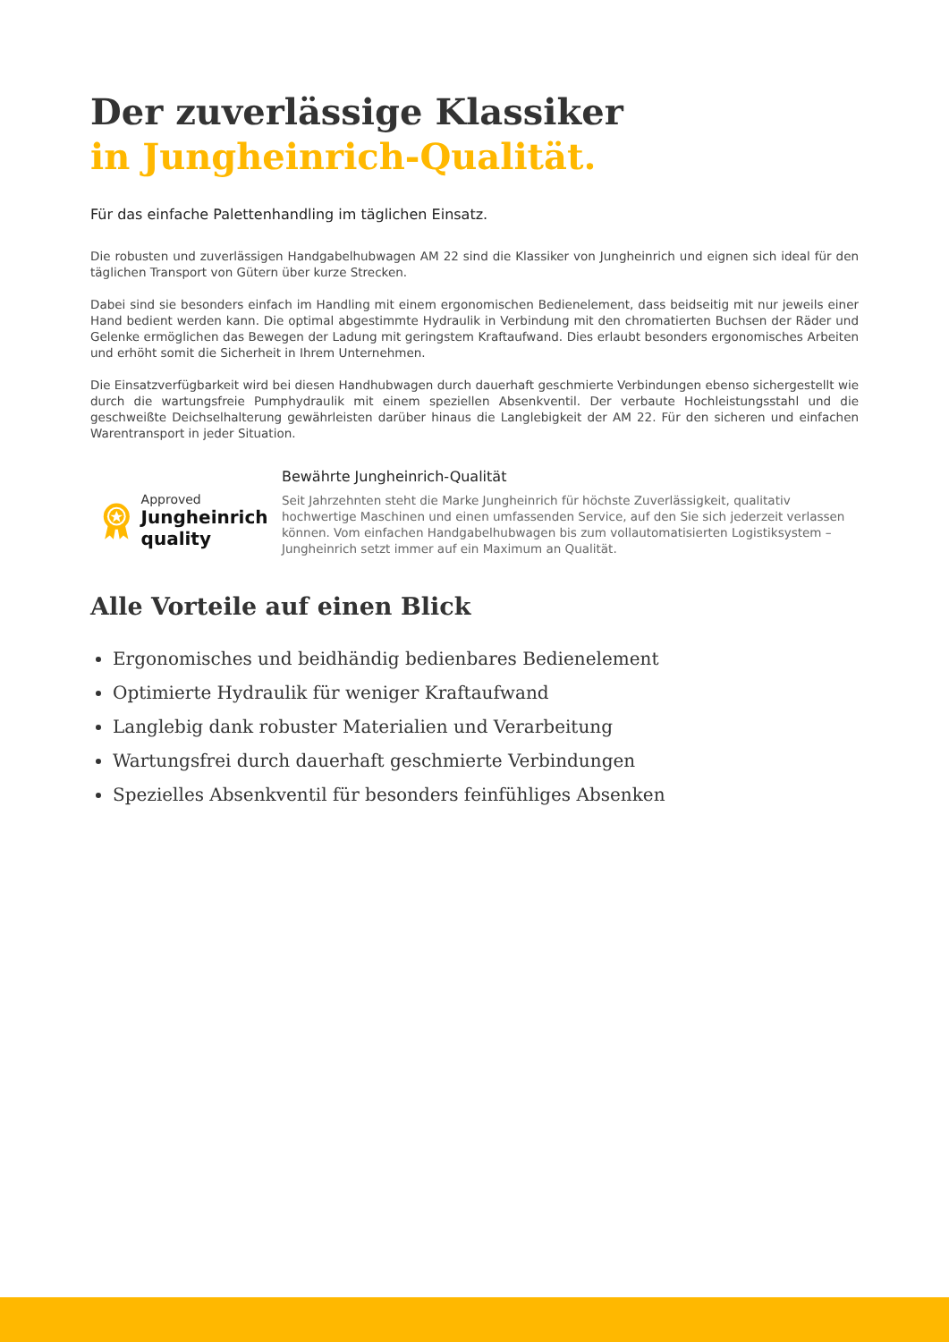Der zuverlässige Klassiker
in Jungheinrich-Qualität.
Für das einfache Palettenhandling im täglichen Einsatz.
Die robusten und zuverlässigen Handgabelhubwagen AM 22 sind die Klassiker von Jungheinrich und eignen sich ideal für den täglichen Transport von Gütern über kurze Strecken.
Dabei sind sie besonders einfach im Handling mit einem ergonomischen Bedienelement, dass beidseitig mit nur jeweils einer Hand bedient werden kann. Die optimal abgestimmte Hydraulik in Verbindung mit den chromatierten Buchsen der Räder und Gelenke ermöglichen das Bewegen der Ladung mit geringstem Kraftaufwand. Dies erlaubt besonders ergonomisches Arbeiten und erhöht somit die Sicherheit in Ihrem Unternehmen.
Die Einsatzverfügbarkeit wird bei diesen Handhubwagen durch dauerhaft geschmierte Verbindungen ebenso sichergestellt wie durch die wartungsfreie Pumphydraulik mit einem speziellen Absenkventil. Der verbaute Hochleistungsstahl und die geschweißte Deichselhalterung gewährleisten darüber hinaus die Langlebigkeit der AM 22. Für den sicheren und einfachen Warentransport in jeder Situation.
Approved
Jungheinrich quality
Bewährte Jungheinrich-Qualität
Seit Jahrzehnten steht die Marke Jungheinrich für höchste Zuverlässigkeit, qualitativ hochwertige Maschinen und einen umfassenden Service, auf den Sie sich jederzeit verlassen können. Vom einfachen Handgabelhubwagen bis zum vollautomatisierten Logistiksystem – Jungheinrich setzt immer auf ein Maximum an Qualität.
Alle Vorteile auf einen Blick
Ergonomisches und beidhändig bedienbares Bedienelement
Optimierte Hydraulik für weniger Kraftaufwand
Langlebig dank robuster Materialien und Verarbeitung
Wartungsfrei durch dauerhaft geschmierte Verbindungen
Spezielles Absenkventil für besonders feinfühliges Absenken